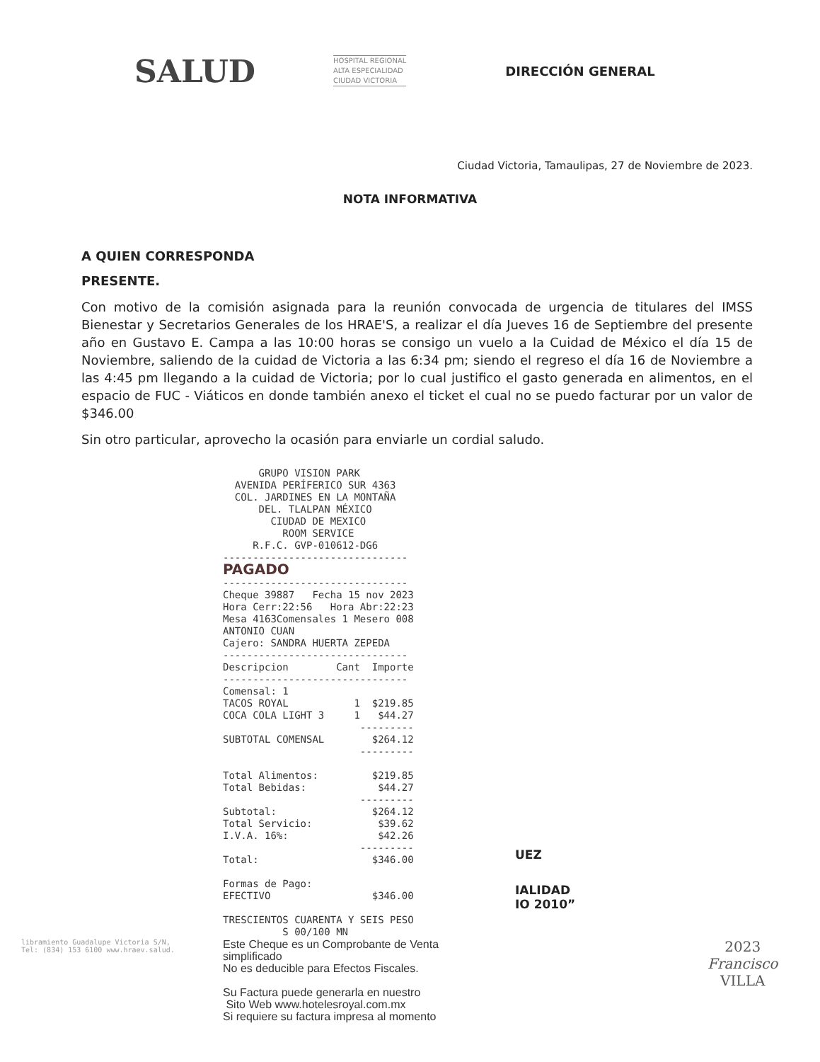SALUD HOSPITAL REGIONAL
ALTA ESPECIALIDAD
CIUDAD VICTORIA DIRECCIÓN GENERAL
Ciudad Victoria, Tamaulipas, 27 de Noviembre de 2023.
NOTA INFORMATIVA
A QUIEN CORRESPONDA
PRESENTE.
Con motivo de la comisión asignada para la reunión convocada de urgencia de titulares del IMSS Bienestar y Secretarios Generales de los HRAE'S, a realizar el día Jueves 16 de Septiembre del presente año en Gustavo E. Campa a las 10:00 horas se consigo un vuelo a la Cuidad de México el día 15 de Noviembre, saliendo de la cuidad de Victoria a las 6:34 pm; siendo el regreso el día 16 de Noviembre a las 4:45 pm llegando a la cuidad de Victoria; por lo cual justifico el gasto generada en alimentos, en el espacio de FUC - Viáticos en donde también anexo el ticket el cual no se puedo facturar por un valor de $346.00
Sin otro particular, aprovecho la ocasión para enviarle un cordial saludo.
UEZ
IALIDAD
IO 2010”
libramiento Guadalupe Victoria S/N,
Tel: (834) 153 6100 www.hraev.salud.
2023
Francisco
VILLA
GRUPO VISION PARK AVENIDA PERÍFERICO SUR 4363 COL. JARDINES EN LA MONTAÑA DEL. TLALPAN MÉXICO CIUDAD DE MEXICO ROOM SERVICE R.F.C. GVP-010612-DG6 ------------------------------- PAGADO ------------------------------- Cheque 39887 Fecha 15 nov 2023 Hora Cerr:22:56 Hora Abr:22:23 Mesa 4163Comensales 1 Mesero 008 ANTONIO CUAN Cajero: SANDRA HUERTA ZEPEDA ------------------------------- Descripcion Cant Importe ------------------------------- Comensal: 1 TACOS ROYAL 1 $219.85 COCA COLA LIGHT 3 1 $44.27 --------- SUBTOTAL COMENSAL $264.12 --------- Total Alimentos: $219.85 Total Bebidas: $44.27 --------- Subtotal: $264.12 Total Servicio: $39.62 I.V.A. 16%: $42.26 --------- Total: $346.00 Formas de Pago: EFECTIVO $346.00 TRESCIENTOS CUARENTA Y SEIS PESO S 00/100 MN
Este Cheque es un Comprobante de Venta simplificado
No es deducible para Efectos Fiscales.
Su Factura puede generarla en nuestro
Sito Web www.hotelesroyal.com.mx
Si requiere su factura impresa al momento